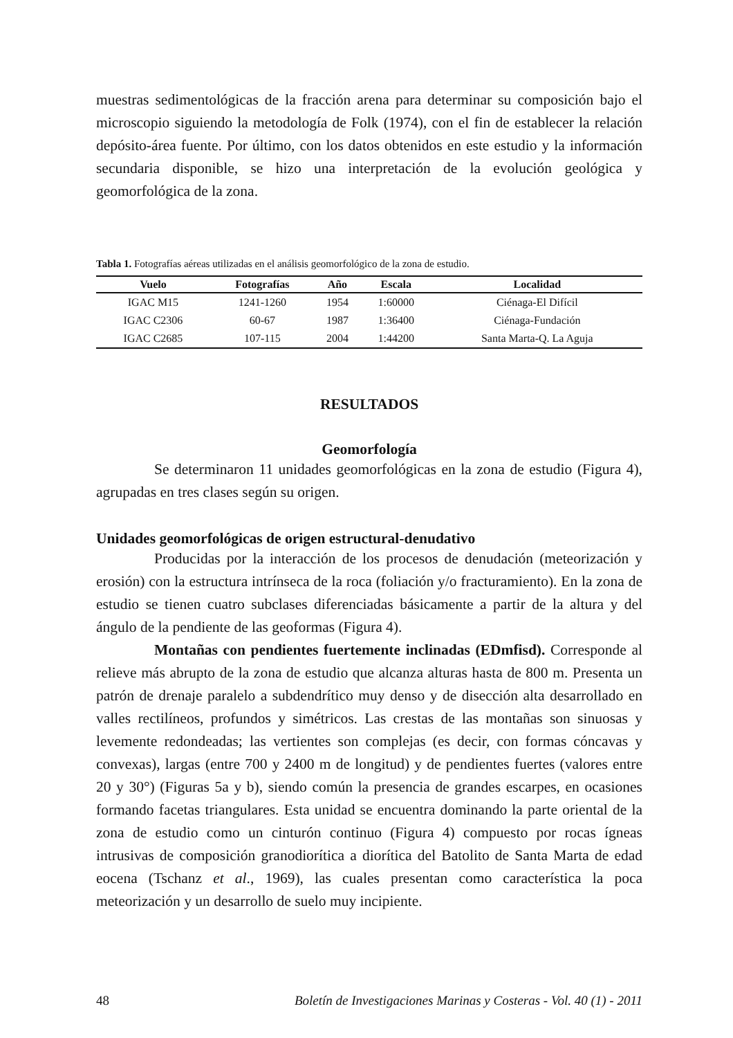muestras sedimentológicas de la fracción arena para determinar su composición bajo el microscopio siguiendo la metodología de Folk (1974), con el fin de establecer la relación depósito-área fuente. Por último, con los datos obtenidos en este estudio y la información secundaria disponible, se hizo una interpretación de la evolución geológica y geomorfológica de la zona.
Tabla 1. Fotografías aéreas utilizadas en el análisis geomorfológico de la zona de estudio.
| Vuelo | Fotografías | Año | Escala | Localidad |
| --- | --- | --- | --- | --- |
| IGAC M15 | 1241-1260 | 1954 | 1:60000 | Ciénaga-El Difícil |
| IGAC C2306 | 60-67 | 1987 | 1:36400 | Ciénaga-Fundación |
| IGAC C2685 | 107-115 | 2004 | 1:44200 | Santa Marta-Q. La Aguja |
RESULTADOS
Geomorfología
Se determinaron 11 unidades geomorfológicas en la zona de estudio (Figura 4), agrupadas en tres clases según su origen.
Unidades geomorfológicas de origen estructural-denudativo
Producidas por la interacción de los procesos de denudación (meteorización y erosión) con la estructura intrínseca de la roca (foliación y/o fracturamiento). En la zona de estudio se tienen cuatro subclases diferenciadas básicamente a partir de la altura y del ángulo de la pendiente de las geoformas (Figura 4).
Montañas con pendientes fuertemente inclinadas (EDmfisd). Corresponde al relieve más abrupto de la zona de estudio que alcanza alturas hasta de 800 m. Presenta un patrón de drenaje paralelo a subdendrítico muy denso y de disección alta desarrollado en valles rectilíneos, profundos y simétricos. Las crestas de las montañas son sinuosas y levemente redondeadas; las vertientes son complejas (es decir, con formas cóncavas y convexas), largas (entre 700 y 2400 m de longitud) y de pendientes fuertes (valores entre 20 y 30°) (Figuras 5a y b), siendo común la presencia de grandes escarpes, en ocasiones formando facetas triangulares. Esta unidad se encuentra dominando la parte oriental de la zona de estudio como un cinturón continuo (Figura 4) compuesto por rocas ígneas intrusivas de composición granodiorítica a diorítica del Batolito de Santa Marta de edad eocena (Tschanz et al., 1969), las cuales presentan como característica la poca meteorización y un desarrollo de suelo muy incipiente.
48 Boletín de Investigaciones Marinas y Costeras - Vol. 40 (1) - 2011